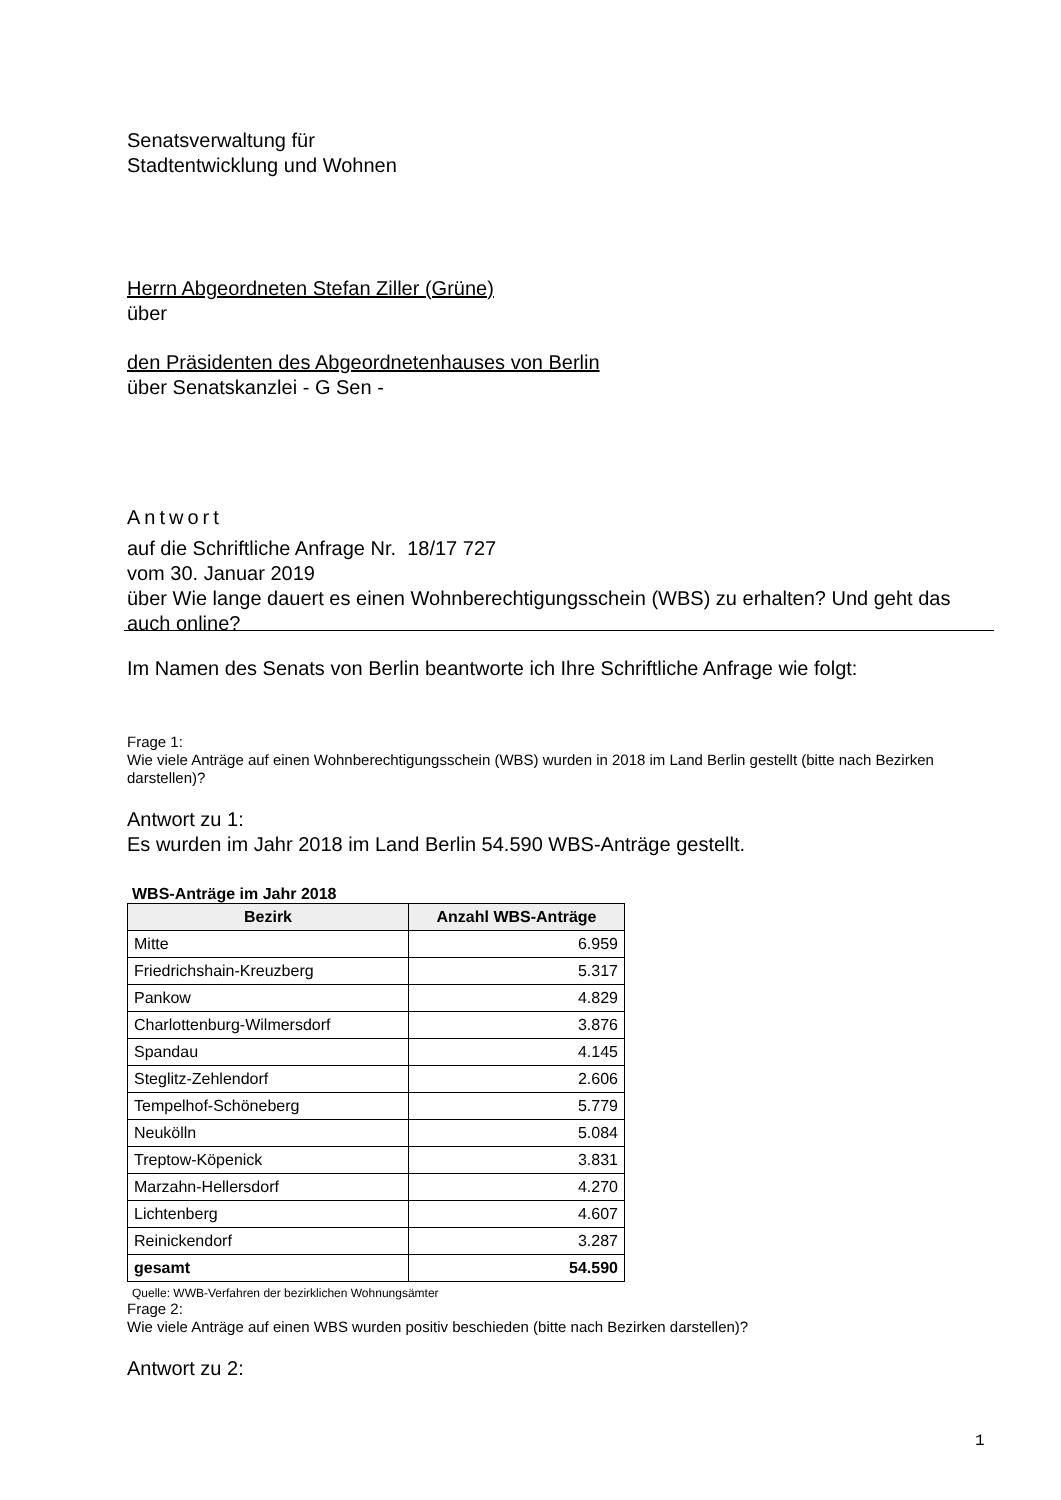Senatsverwaltung für
Stadtentwicklung und Wohnen
Herrn Abgeordneten Stefan Ziller (Grüne)
über
den Präsidenten des Abgeordnetenhauses von Berlin
über Senatskanzlei - G Sen -
Antwort
auf die Schriftliche Anfrage Nr. 18/17 727
vom 30. Januar 2019
über Wie lange dauert es einen Wohnberechtigungsschein (WBS) zu erhalten? Und geht das auch online?
Im Namen des Senats von Berlin beantworte ich Ihre Schriftliche Anfrage wie folgt:
Frage 1:
Wie viele Anträge auf einen Wohnberechtigungsschein (WBS) wurden in 2018 im Land Berlin gestellt (bitte nach Bezirken darstellen)?
Antwort zu 1:
Es wurden im Jahr 2018 im Land Berlin 54.590 WBS-Anträge gestellt.
WBS-Anträge im Jahr 2018
| Bezirk | Anzahl WBS-Anträge |
| --- | --- |
| Mitte | 6.959 |
| Friedrichshain-Kreuzberg | 5.317 |
| Pankow | 4.829 |
| Charlottenburg-Wilmersdorf | 3.876 |
| Spandau | 4.145 |
| Steglitz-Zehlendorf | 2.606 |
| Tempelhof-Schöneberg | 5.779 |
| Neukölln | 5.084 |
| Treptow-Köpenick | 3.831 |
| Marzahn-Hellersdorf | 4.270 |
| Lichtenberg | 4.607 |
| Reinickendorf | 3.287 |
| gesamt | 54.590 |
Quelle: WWB-Verfahren der bezirklichen Wohnungsämter
Frage 2:
Wie viele Anträge auf einen WBS wurden positiv beschieden (bitte nach Bezirken darstellen)?
Antwort zu 2:
1